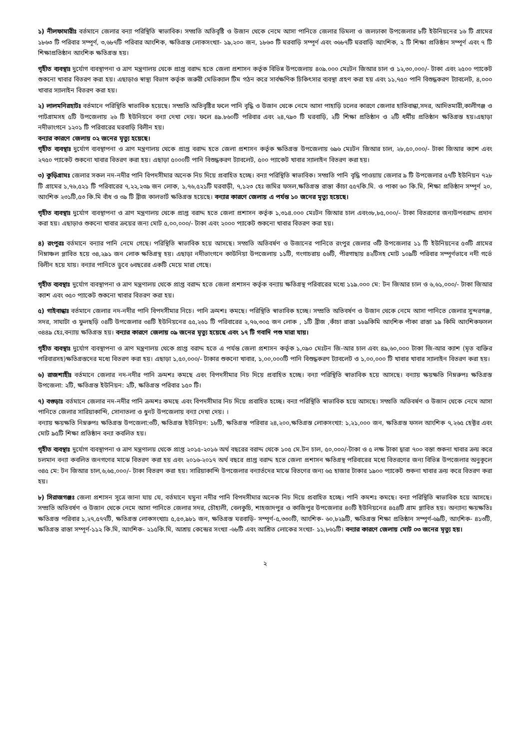১) নীলফামারীঃ বর্তমানে জেলার বন্যা পরিস্থিতি স্বাভাবিক। সম্প্রতি অতিবৃষ্টি ও উজান থেকে নেমে আসা পানিতে জেলার ডিমলা ও জলঢাকা উপজেলার ৮টি ইউনিয়নের ১৬ টি গ্রামের ১৮৬৩ টি পরিবার সম্পূর্ণ, ৩,৬৮৭টি পরিবার আংশিক, ক্ষতিগ্রস্ত লোকসংখ্যা- ১৯,২০০ জন, ১৮৬৩ টি ঘরবাড়ি সম্পূর্ণ এবং ৩৬৮৭টি ঘরবাড়ি আংশিক, ২ টি শিক্ষা প্রতিষ্ঠান সম্পূর্ণ এবং ৭ টি শিক্ষাপ্রতিষ্ঠান আংশিক ক্ষতিগ্রস্ত হয়।
গৃহীত ব্যবস্থাঃ দুর্যোগ ব্যবস্থাপনা ও ত্রাণ মন্ত্রণালয় থেকে প্রাপ্ত বরাদ্দ হতে জেলা প্রশাসন কর্তৃক বিভিন্ন উপজেলায় ৪০৯.০০০ মেঃটন জিআর চাল ও ১২,৩০,০০০/- টাকা এবং ২৫০০ প্যাকেট শুকনো খাবার বিতরণ করা হয়। এছাড়াও স্বাস্থ্য বিভাগ কর্তৃক জরুরী মেডিক্যাল টিম গঠন করে সার্বক্ষণিক চিকিৎসার ব্যবস্থা গ্রহণ করা হয় এবং ১১,৭৫০ পানি বিশুদ্ধকরণ ট্যাবলেট, ৪,০০০ খাবার স্যালাইন বিতরণ করা হয়।
২) লালমনিরহাটঃ বর্তমানে পরিস্থিতি স্বাভাবিক হয়েছে। সম্প্রতি অতিবৃষ্টির ফলে পানি বৃদ্ধি ও উজান থেকে নেমে আসা পাহাড়ি ঢলের কারণে জেলার হাতিবান্ধা,সদর, আদিতমারী,কালীগঞ্জ ও পাটগ্রামসহ ৫টি উপজেলায় ২৬ টি ইউনিয়নে বন্যা দেখা দেয়। ফলে ৪৯.৮৬০টি পরিবার এবং ২৪,৭৯৩ টি ঘরবাড়ি, ২টি শিক্ষা প্রতিষ্ঠান ও ২টি ধর্মীয় প্রতিষ্ঠান ক্ষতিগ্রস্ত হয়।এছাড়া নদীভাংগনে ১২০১ টি পরিবারের ঘরবাড়ি বিলীন হয়।
বন্যার কারণে জেলায় ০২ জনের মৃত্যু হয়েছে।
গৃহীত ব্যবস্থাঃ দুর্যোগ ব্যবস্থাপনা ও ত্রাণ মন্ত্রণালয় থেকে প্রাপ্ত বরাদ্দ হতে জেলা প্রশাসন কর্তৃক ক্ষতিগ্রস্ত উপজেলায় ৬৯৬ মেঃটন জিআর চাল, ২৮,৫০,০০০/- টাকা জিআর ক্যাশ এবং ২৭৫০ প্যাকেট শুকনো খাবার বিতরণ করা হয়। এছাড়া ৫০০০টি পানি বিশুদ্ধকরণ ট্যাবলেট, ৫০০ প্যাকেট খাবার স্যালাইন বিতরণ করা হয়।
৩) কুড়িগ্রামঃ জেলার সকল নদ-নদীর পানি বিপদসীমার অনেক নিচ দিয়ে প্রবাহিত হচ্ছে। বন্যা পরিস্থিতি স্বাভাবিক। সম্প্রতি পানি বৃদ্ধি পাওয়ায় জেলার ৯ টি উপজেলার ৫৭টি ইউনিয়ন ৭২৮ টি গ্রামের ১,৭৬,৫২১ টি পরিবারের ৭,২২,২৩৯ জন লোক, ১,৭৬,৫২১টি ঘরবাড়ী, ৭,১২৩ হেঃ জমির ফসল,ক্ষতিগ্রস্ত রাস্তা কাঁচা ৫৫৭কি.মি. ও পাকা ৬০ কি.মি, শিক্ষা প্রতিষ্ঠান সম্পূর্ণ ২০, আংশিক ২৩১টি,৫৩ কি.মি বাঁধ ও ৩৯ টি ব্রীজ কালভার্ট ক্ষতিগ্রস্ত হয়েছে। বন্যার কারণে জেলায় এ পর্যন্ত ১০ জনের মৃত্যু হয়েছে।
গৃহীত ব্যবস্থাঃ দুর্যোগ ব্যবস্থাপনা ও ত্রাণ মন্ত্রণালয় থেকে প্রাপ্ত বরাদ্দ হতে জেলা প্রশাসন কর্তৃক ১,৩১৪.০০০ মেঃটন জিআর চাল এবং৩৮,৮৫,০০০/- টাকা বিতরণের জন্যউপবরাদ্দ প্রদান করা হয়। এছাড়াও শুকনো খাবার ক্রয়ের জন্য মোট ৫,০০,০০০/- টাকা এবং ২০০০ প্যাকেট শুকনো খাবার বিতরণ করা হয়।
৪) রংপুরঃ বর্তমানে বন্যার পানি নেমে গেছে। পরিস্থিতি স্বাভাবিক হয়ে আসছে। সম্প্রতি অতিবর্ষণ ও উজানের পানিতে রংপুর জেলার ৩টি উপজেলার ১১ টি ইউনিয়নের ৫৩টি গ্রামের নিম্নাঞ্চল প্লাবিত হয়ে ৩৪,২৯১ জন লোক ক্ষতিগ্রস্থ হয়। এছাড়া নদীভাংগনে কাউনিয়া উপজেলায় ১১টি, গংগাচরায় ৫৬টি, পীরগাছায় ৪২টিসহ মোট ১০৯টি পরিবার সম্পূর্ণভাবে নদী গর্ভে বিলীন হয়ে যায়। বন্যার পানিতে ডুবে ৬বছরের একটি মেয়ে মারা গেছে।
গৃহীত ব্যবস্থাঃ দুর্যোগ ব্যবস্থাপনা ও ত্রাণ মন্ত্রণালয় থেকে প্রাপ্ত বরাদ্দ হতে জেলা প্রশাসন কর্তৃক বন্যায় ক্ষতিগ্রস্থ পরিবারের মধ্যে ১১৯.০০০ মে: টন জিআর চাল ও ৬,৬১,০০০/- টাকা জিআর ক্যাশ এবং ৩৫০ প্যাকেট শুকনো খাবার বিতরণ করা হয়।
৫) গাইবান্ধাঃ বর্তমানে জেলার নদ-নদীর পানি বিপদসীমার নিচে। পানি ক্রমশঃ কমছে। পরিস্থিতি স্বাভাবিক হচ্ছে। সম্প্রতি অতিবর্ষণ ও উজান থেকে নেমে আসা পানিতে জেলার সুন্দরগঞ্জ, সদর, সাঘাটা ও ফুলছড়ি ০৪টি উপজেলার ৩৪টি ইউনিয়নের ৫৫,২৬১ টি পরিবারের ২,৭৬,৩০৫ জন লোক , ১টি ব্রীজ ,কাঁচা রাস্তা ১৮৯কিমি আংশিক পাঁকা রাস্তা ১৯ কিমি আংশিকফসল ৩৪৪৯ হেঃ,বন্যায় ক্ষতিগ্রস্ত হয়। বন্যার কারণে জেলায় ০৯ জনের মৃত্যু হয়েছে এবং ১৭ টি গবাদি পশু মারা যায়।
গৃহীত ব্যবস্থাঃ দুর্যোগ ব্যবস্থাপনা ও ত্রাণ মন্ত্রণালয় থেকে প্রাপ্ত বরাদ্দ হতে এ পর্যন্ত জেলা প্রশাসন কর্তৃক ১,০৯০ মেঃটন জি-আর চাল এবং ৪৯,৬০,০০০ টাকা জি-আর ক্যাশ (মৃত ব্যক্তির পরিবারসহ)ক্ষতিগ্রস্তদের মধ্যে বিতরণ করা হয়। এছাড়া ১,৫০,০০০/- টাকার শুকনো খাবার, ১,০০,০০০টি পানি বিশুদ্ধকরণ ট্যাবলেট ও ১,০০,০০০ টি খাবার খাবার স্যালাইন বিতরণ করা হয়।
৬) রাজশাহীঃ বর্তমানে জেলার নদ-নদীর পানি ক্রমশঃ কমছে এবং বিপদসীমার নিচ দিয়ে প্রবাহিত হচ্ছে। বন্যা পরিস্থিতি স্বাভাবিক হয়ে আসছে। বন্যায় ক্ষয়ক্ষতি নিম্নরুপঃ ক্ষতিগ্রস্ত উপজেলা: ২টি, ক্ষতিগ্রস্ত ইউনিয়ন: ২টি, ক্ষতিগ্রস্ত পরিবার ১৫০ টি।
৭) বগুড়াঃ বর্তমানে জেলার নদ-নদীর পানি ক্রমশঃ কমছে এবং বিপদসীমার নিচ দিয়ে প্রবাহিত হচ্ছে। বন্যা পরিস্থিতি স্বাভাবিক হয়ে আসছে। সম্প্রতি অতিবর্ষণ ও উজান থেকে নেমে আসা পানিতে জেলার সারিয়াকান্দি, সোনাতলা ও ধুনট উপজেলায় বন্যা দেখা দেয়। ।
বন্যায় ক্ষয়ক্ষতি নিম্নরুপঃ ক্ষতিগ্রস্ত উপজেলা:৩টি, ক্ষতিগ্রস্ত ইউনিয়ন: ১৮টি, ক্ষতিগ্রস্ত পরিবার ২৪,২০০,ক্ষতিগ্রস্ত লোকসংখ্যা: ১,২১,০০০ জন, ক্ষতিগ্রস্ত ফসল আংশিক ৭,২৬৫ হেক্টর এবং মোট ৯৫টি শিক্ষা প্রতিষ্ঠান বন্যা কবলিত হয়।
গৃহীত ব্যবস্থাঃ দুর্যোগ ব্যবস্থাপনা ও ত্রাণ মন্ত্রণালয় থেকে প্রাপ্ত ২০১৫-২০১৬ অর্থ বছরের বরাদ্দ থেকে ১০৫ মে.টন চাল, ৫০,০০০/-টাকা ও ৫ লক্ষ টাকা দ্বারা ৭০০ বস্তা শুকনা খাবার ক্রয় করে চলমান বন্যা কবলিত জনগণের মাঝে বিতরণ করা হয় এবং ২০১৬-২০১৭ অর্থ বছরে প্রাপ্ত বরাদ্দ হতে জেলা প্রশাসন ক্ষতিগ্রস্থ পরিবারের মধ্যে বিতরণের জন্য বিভিন্ন উপজেলার অনুকূলে ৩৪৫ মে: টন জিআর চাল,৬,৬৫,০০০/- টাকা বিতরণ করা হয়। সারিয়াকান্দি উপজেলার বন্যার্তদের মাঝে বিতণের জন্য ৬৫ হাজার টাকার ১৯০০ প্যাকেট শুকনা খাবার ক্রয় করে বিতরণ করা হয়।
৮) সিরাজগঞ্জঃ জেলা প্রশাসন সূত্রে জানা যায় যে, বর্তমানে যমুনা নদীর পানি বিপদসীমার অনেক নিচ দিয়ে প্রবাহিত হচ্ছে। পানি কমশঃ কমছে। বন্যা পরিস্থিতি স্বাভাবিক হয়ে আসছে। সম্প্রতি অতিবর্ষণ ও উজান থেকে নেমে আসা পানিতে জেলার সদর, চৌহালী, বেলকুচি, শাহজাদপুর ও কাজিপুর উপজেলার ৪০টি ইউনিয়নের ৪৫৪টি গ্রাম প্লাবিত হয়। অন্যান্য ক্ষয়ক্ষতিঃ ক্ষতিগ্রস্ত পরিবার ১,২৭,৫৭৭টি, ক্ষতিগ্রস্ত লোকসংখ্যাঃ ৫,৫৩,৯৮১ জন, ক্ষতিগ্রস্ত ঘরবাড়ি- সম্পূর্ণ-৫,৩৩০টি, আংশিক- ৬০,৮২৯টি, ক্ষতিগ্রস্ত শিক্ষা প্রতিষ্ঠান সম্পূর্ণ-৬৯টি, আংশিক- ৪১৩টি, ক্ষতিগ্রস্ত রাস্তা সম্পূর্ণ-১১২ কি.মি, আংশিক- ২১৫কি.মি, আশ্রয় কেন্দ্রের সংখ্যা -৬৮টি এবং আশ্রিত লোকের সংখ্যা- ১১,৮৬১টি। বন্যার কারণে জেলায় মোট ০৩ জনের মৃত্যু হয়।
২